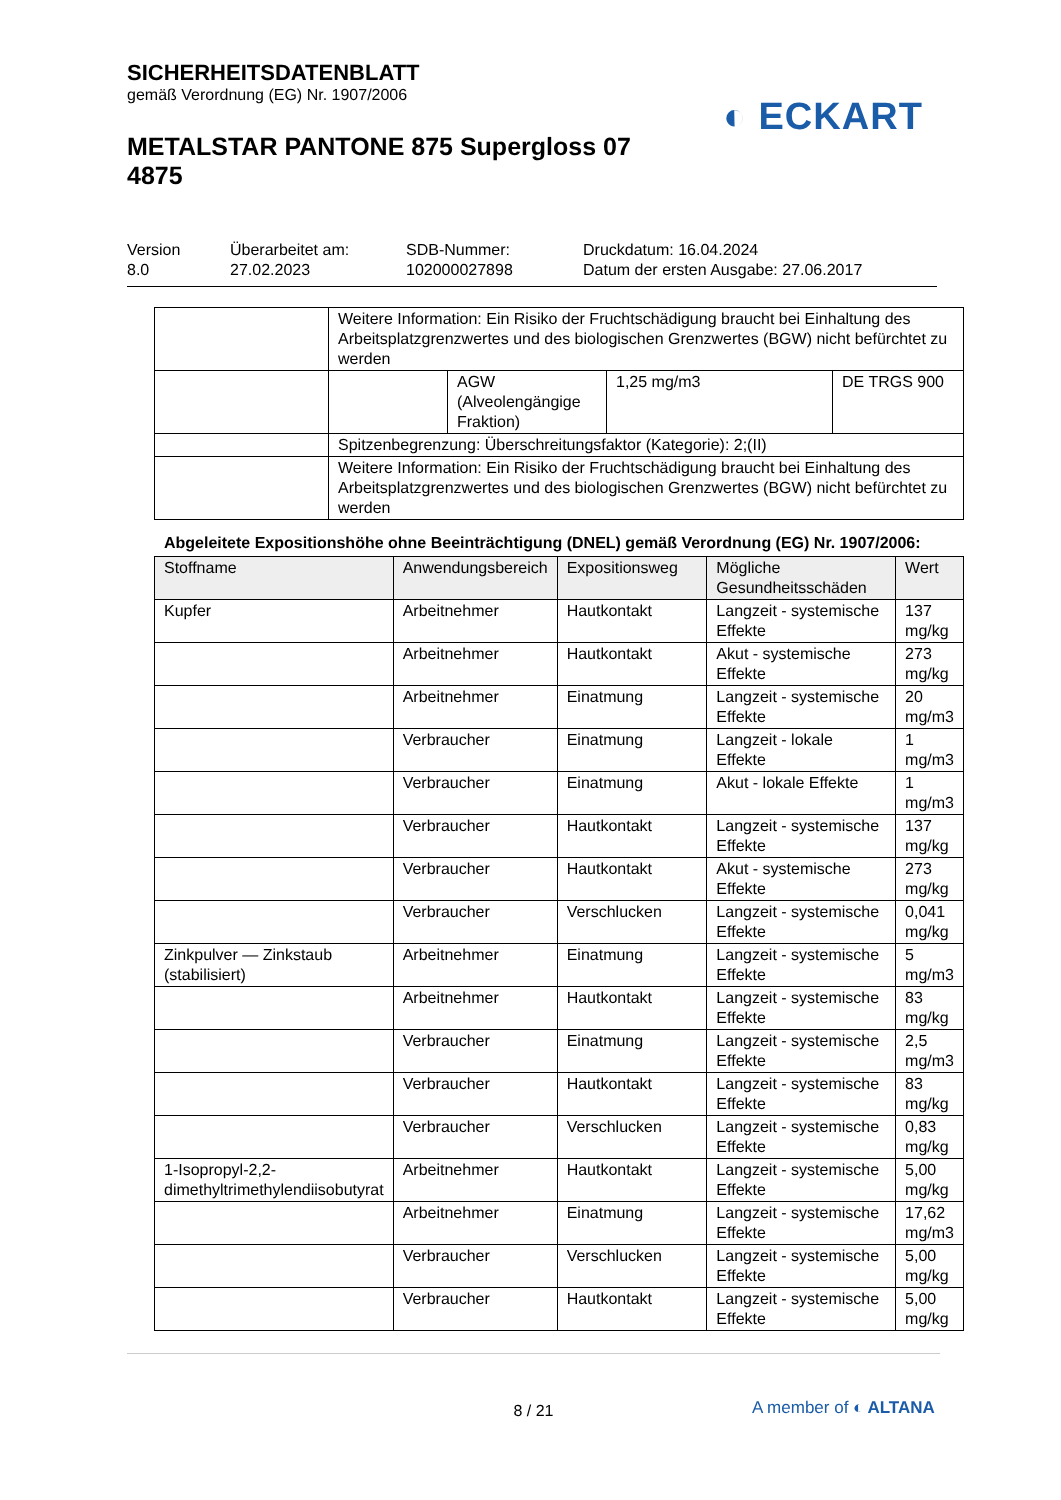SICHERHEITSDATENBLATT
gemäß Verordnung (EG) Nr. 1907/2006
◐ ECKART
METALSTAR PANTONE 875 Supergloss 07 4875
Version
8.0
Überarbeitet am:
27.02.2023
SDB-Nummer:
102000027898
Druckdatum: 16.04.2024
Datum der ersten Ausgabe: 27.06.2017
| | Weitere Information: Ein Risiko der Fruchtschädigung braucht bei Einhaltung des Arbeitsplatzgrenzwertes und des biologischen Grenzwertes (BGW) nicht befürchtet zu werden | | | |
| | | AGW (Alveolengängige Fraktion) | 1,25 mg/m3 | DE TRGS 900 |
| | Spitzenbegrenzung: Überschreitungsfaktor (Kategorie): 2;(II) | | | |
| | Weitere Information: Ein Risiko der Fruchtschädigung braucht bei Einhaltung des Arbeitsplatzgrenzwertes und des biologischen Grenzwertes (BGW) nicht befürchtet zu werden | | | |
Abgeleitete Expositionshöhe ohne Beeinträchtigung (DNEL) gemäß Verordnung (EG) Nr. 1907/2006:
| Stoffname | Anwendungsbereich | Expositionsweg | Mögliche Gesundheitsschäden | Wert |
| --- | --- | --- | --- | --- |
| Kupfer | Arbeitnehmer | Hautkontakt | Langzeit - systemische Effekte | 137 mg/kg |
| | Arbeitnehmer | Hautkontakt | Akut - systemische Effekte | 273 mg/kg |
| | Arbeitnehmer | Einatmung | Langzeit - systemische Effekte | 20 mg/m3 |
| | Verbraucher | Einatmung | Langzeit - lokale Effekte | 1 mg/m3 |
| | Verbraucher | Einatmung | Akut - lokale Effekte | 1 mg/m3 |
| | Verbraucher | Hautkontakt | Langzeit - systemische Effekte | 137 mg/kg |
| | Verbraucher | Hautkontakt | Akut - systemische Effekte | 273 mg/kg |
| | Verbraucher | Verschlucken | Langzeit - systemische Effekte | 0,041 mg/kg |
| Zinkpulver — Zinkstaub (stabilisiert) | Arbeitnehmer | Einatmung | Langzeit - systemische Effekte | 5 mg/m3 |
| | Arbeitnehmer | Hautkontakt | Langzeit - systemische Effekte | 83 mg/kg |
| | Verbraucher | Einatmung | Langzeit - systemische Effekte | 2,5 mg/m3 |
| | Verbraucher | Hautkontakt | Langzeit - systemische Effekte | 83 mg/kg |
| | Verbraucher | Verschlucken | Langzeit - systemische Effekte | 0,83 mg/kg |
| 1-Isopropyl-2,2-dimethyltrimethylendiisobutyrat | Arbeitnehmer | Hautkontakt | Langzeit - systemische Effekte | 5,00 mg/kg |
| | Arbeitnehmer | Einatmung | Langzeit - systemische Effekte | 17,62 mg/m3 |
| | Verbraucher | Verschlucken | Langzeit - systemische Effekte | 5,00 mg/kg |
| | Verbraucher | Hautkontakt | Langzeit - systemische Effekte | 5,00 mg/kg |
8 / 21
A member of ◐ ALTANA